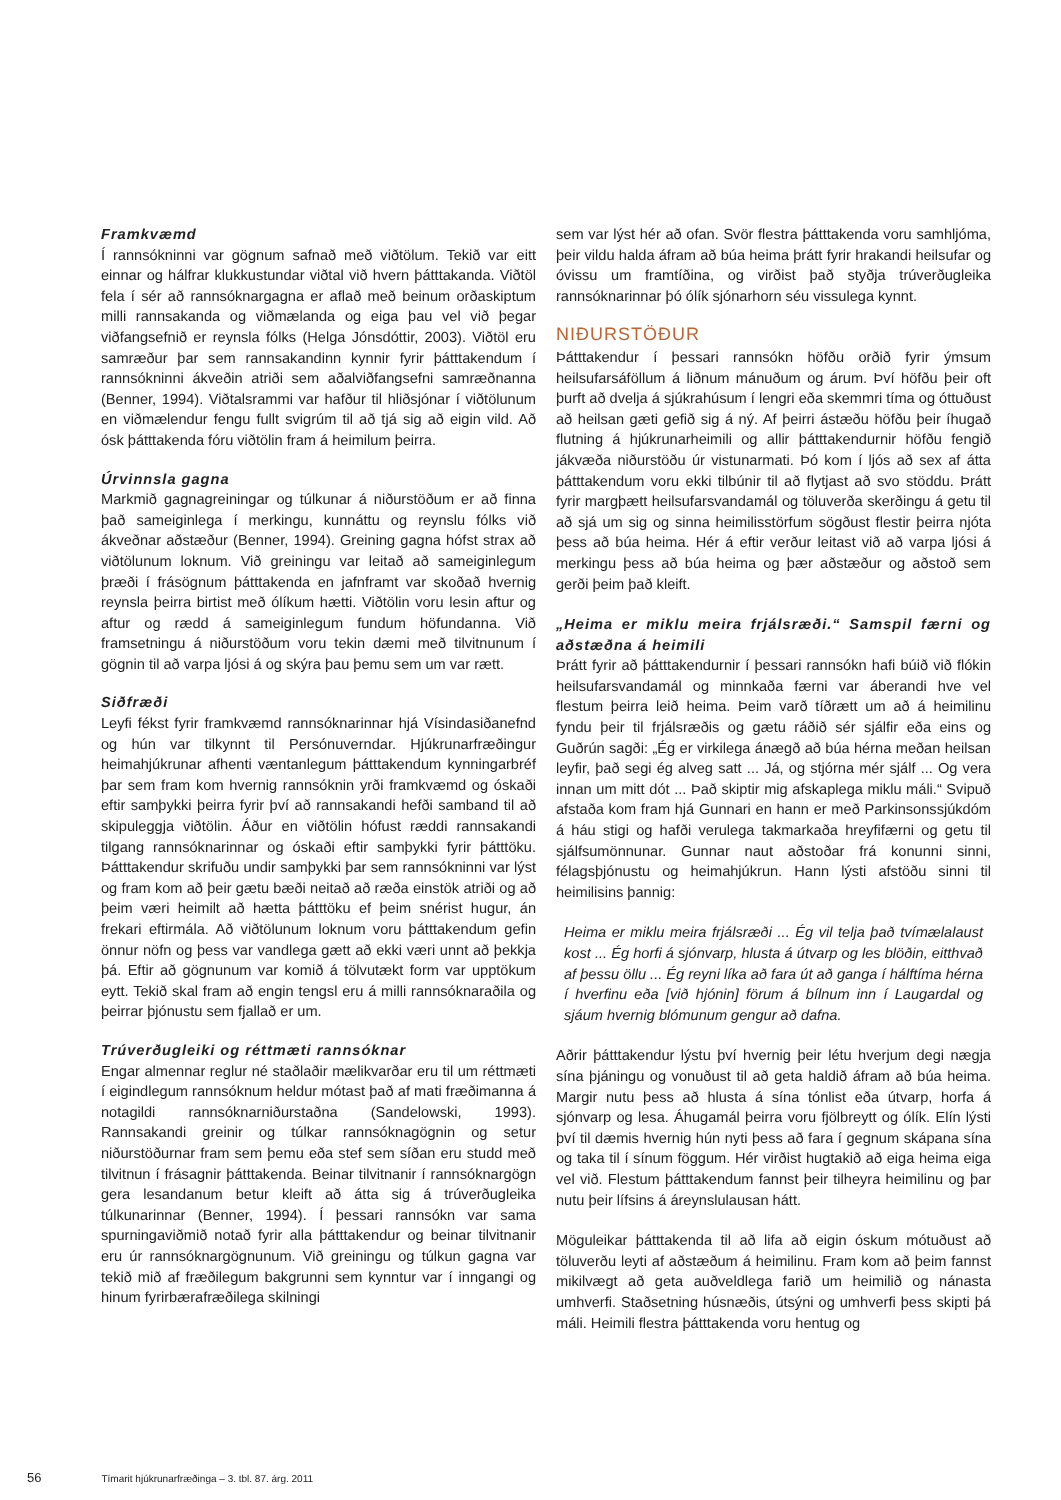Framkvæmd
Í rannsókninni var gögnum safnað með viðtölum. Tekið var eitt einnar og hálfrar klukkustundar viðtal við hvern þátttakanda. Viðtöl fela í sér að rannsóknargagna er aflað með beinum orðaskiptum milli rannsakanda og viðmælanda og eiga þau vel við þegar viðfangsefnið er reynsla fólks (Helga Jónsdóttir, 2003). Viðtöl eru samræður þar sem rannsakandinn kynnir fyrir þátttakendum í rannsókninni ákveðin atriði sem aðalviðfangsefni samræðnanna (Benner, 1994). Viðtalsrammi var hafður til hliðsjónar í viðtölunum en viðmælendur fengu fullt svigrúm til að tjá sig að eigin vild. Að ósk þátttakenda fóru viðtölin fram á heimilum þeirra.
Úrvinnsla gagna
Markmið gagnagreiningar og túlkunar á niðurstöðum er að finna það sameiginlega í merkingu, kunnáttu og reynslu fólks við ákveðnar aðstæður (Benner, 1994). Greining gagna hófst strax að viðtölunum loknum. Við greiningu var leitað að sameiginlegum þræði í frásögnum þátttakenda en jafnframt var skoðað hvernig reynsla þeirra birtist með ólíkum hætti. Viðtölin voru lesin aftur og aftur og rædd á sameiginlegum fundum höfundanna. Við framsetningu á niðurstöðum voru tekin dæmi með tilvitnunum í gögnin til að varpa ljósi á og skýra þau þemu sem um var rætt.
Siðfræði
Leyfi fékst fyrir framkvæmd rannsóknarinnar hjá Vísindasiðanefnd og hún var tilkynnt til Persónuverndar. Hjúkrunarfræðingur heimahjúkrunar afhenti væntanlegum þátttakendum kynningarbréf þar sem fram kom hvernig rannsóknin yrði framkvæmd og óskaði eftir samþykki þeirra fyrir því að rannsakandi hefði samband til að skipuleggja viðtölin. Áður en viðtölin hófust ræddi rannsakandi tilgang rannsóknarinnar og óskaði eftir samþykki fyrir þátttöku. Þátttakendur skrifuðu undir samþykki þar sem rannsókninni var lýst og fram kom að þeir gætu bæði neitað að ræða einstök atriði og að þeim væri heimilt að hætta þátttöku ef þeim snérist hugur, án frekari eftirmála. Að viðtölunum loknum voru þátttakendum gefin önnur nöfn og þess var vandlega gætt að ekki væri unnt að þekkja þá. Eftir að gögnunum var komið á tölvutækt form var upptökum eytt. Tekið skal fram að engin tengsl eru á milli rannsóknaraðila og þeirrar þjónustu sem fjallað er um.
Trúverðugleiki og réttmæti rannsóknar
Engar almennar reglur né staðlaðir mælikvarðar eru til um réttmæti í eigindlegum rannsóknum heldur mótast það af mati fræðimanna á notagildi rannsóknarniðurstaðna (Sandelowski, 1993). Rannsakandi greinir og túlkar rannsóknagögnin og setur niðurstöðurnar fram sem þemu eða stef sem síðan eru studd með tilvitnun í frásagnir þátttakenda. Beinar tilvitnanir í rannsóknargögn gera lesandanum betur kleift að átta sig á trúverðugleika túlkunarinnar (Benner, 1994). Í þessari rannsókn var sama spurningaviðmið notað fyrir alla þátttakendur og beinar tilvitnanir eru úr rannsóknargögnunum. Við greiningu og túlkun gagna var tekið mið af fræðilegum bakgrunni sem kynntur var í inngangi og hinum fyrirbærafræðilega skilningi
sem var lýst hér að ofan. Svör flestra þátttakenda voru samhljóma, þeir vildu halda áfram að búa heima þrátt fyrir hrakandi heilsufar og óvissu um framtíðina, og virðist það styðja trúverðugleika rannsóknarinnar þó ólík sjónarhorn séu vissulega kynnt.
NIÐURSTÖÐUR
Þátttakendur í þessari rannsókn höfðu orðið fyrir ýmsum heilsufarsáföllum á liðnum mánuðum og árum. Því höfðu þeir oft þurft að dvelja á sjúkrahúsum í lengri eða skemmri tíma og óttuðust að heilsan gæti gefið sig á ný. Af þeirri ástæðu höfðu þeir íhugað flutning á hjúkrunarheimili og allir þátttakendurnir höfðu fengið jákvæða niðurstöðu úr vistunarmati. Þó kom í ljós að sex af átta þátttakendum voru ekki tilbúnir til að flytjast að svo stöddu. Þrátt fyrir margþætt heilsufarsvandamál og töluverða skerðingu á getu til að sjá um sig og sinna heimilisstörfum sögðust flestir þeirra njóta þess að búa heima. Hér á eftir verður leitast við að varpa ljósi á merkingu þess að búa heima og þær aðstæður og aðstoð sem gerði þeim það kleift.
„Heima er miklu meira frjálsræði.“ Samspil færni og aðstæðna á heimili
Þrátt fyrir að þátttakendurnir í þessari rannsókn hafi búið við flókin heilsufarsvandamál og minnkaða færni var áberandi hve vel flestum þeirra leið heima. Þeim varð tíðrætt um að á heimilinu fyndu þeir til frjálsræðis og gætu ráðið sér sjálfir eða eins og Guðrún sagði: „Ég er virkilega ánægð að búa hérna meðan heilsan leyfir, það segi ég alveg satt ... Já, og stjórna mér sjálf ... Og vera innan um mitt dót ... Það skiptir mig afskaplega miklu máli.“ Svipuð afstaða kom fram hjá Gunnari en hann er með Parkinsonssjúkdóm á háu stigi og hafði verulega takmarkaða hreyfifærni og getu til sjálfsumönnunar. Gunnar naut aðstoðar frá konunni sinni, félagsþjónustu og heimahjúkrun. Hann lýsti afstöðu sinni til heimilisins þannig:
Heima er miklu meira frjálsræði ... Ég vil telja það tvímælalaust kost ... Ég horfi á sjónvarp, hlusta á útvarp og les blöðin, eitthvað af þessu öllu ... Ég reyni líka að fara út að ganga í hálftíma hérna í hverfinu eða [við hjónin] förum á bílnum inn í Laugardal og sjáum hvernig blómunum gengur að dafna.
Aðrir þátttakendur lýstu því hvernig þeir létu hverjum degi nægja sína þjáningu og vonuðust til að geta haldið áfram að búa heima. Margir nutu þess að hlusta á sína tónlist eða útvarp, horfa á sjónvarp og lesa. Áhugamál þeirra voru fjölbreytt og ólík. Elín lýsti því til dæmis hvernig hún nyti þess að fara í gegnum skápana sína og taka til í sínum föggum. Hér virðist hugtakið að eiga heima eiga vel við. Flestum þátttakendum fannst þeir tilheyra heimilinu og þar nutu þeir lífsins á áreynslulausan hátt.
Möguleikar þátttakenda til að lifa að eigin óskum mótuðust að töluverðu leyti af aðstæðum á heimilinu. Fram kom að þeim fannst mikilvægt að geta auðveldlega farið um heimilið og nánasta umhverfi. Staðsetning húsnæðis, útsýni og umhverfi þess skipti þá máli. Heimili flestra þátttakenda voru hentug og
56 Tímarit hjúkrunarfræðinga – 3. tbl. 87. árg. 2011